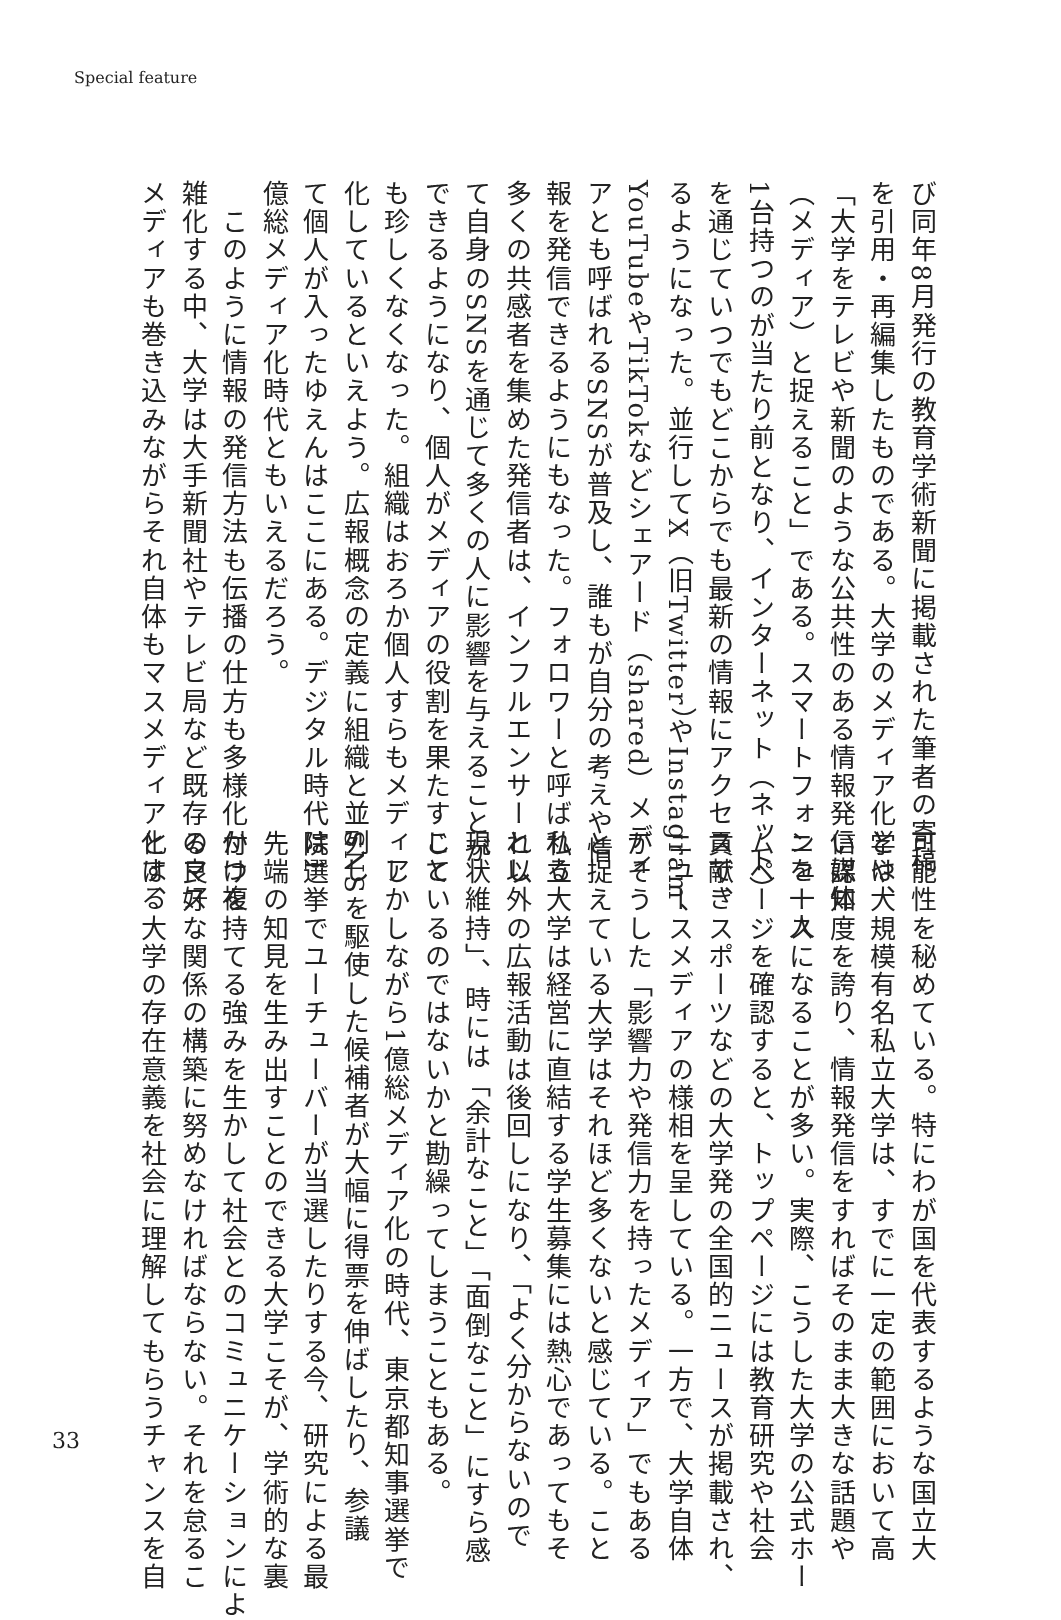Special feature
び同年8月発行の教育学術新聞に掲載された筆者の寄稿
を引用・再編集したものである。大学のメディア化とは、
「大学をテレビや新聞のような公共性のある情報発信媒体
（メディア）と捉えること」である。スマートフォンを一人
1台持つのが当たり前となり、インターネット（ネット）
を通じていつでもどこからでも最新の情報にアクセスでき
るようになった。並行してX（旧Twitter）やInstagram、
YouTubeやTikTokなどシェアード（shared）メディ
アとも呼ばれるSNSが普及し、誰もが自分の考えや情
報を発信できるようにもなった。フォロワーと呼ばれる
多くの共感者を集めた発信者は、インフルエンサーとし
て自身のSNSを通じて多くの人に影響を与えることが
できるようになり、個人がメディアの役割を果たすこと
も珍しくなくなった。組織はおろか個人すらもメディア
化しているといえよう。広報概念の定義に組織と並列し
て個人が入ったゆえんはここにある。デジタル時代は1
億総メディア化時代ともいえるだろう。
　このように情報の発信方法も伝播の仕方も多様化かつ複
雑化する中、大学は大手新聞社やテレビ局など既存のマス
メディアも巻き込みながらそれ自体もマスメディア化する
可能性を秘めている。特にわが国を代表するような国立大
学や大規模有名私立大学は、すでに一定の範囲において高
い認知度を誇り、情報発信をすればそのまま大きな話題や
ニュースになることが多い。実際、こうした大学の公式ホー
ムページを確認すると、トップページには教育研究や社会
貢献、スポーツなどの大学発の全国的ニュースが掲載され、
ニュースメディアの様相を呈している。一方で、大学自体
がそうした「影響力や発信力を持ったメディア」でもある
と捉えている大学はそれほど多くないと感じている。こと
私立大学は経営に直結する学生募集には熱心であってもそ
れ以外の広報活動は後回しになり、「よく分からないので
現状維持」、時には「余計なこと」「面倒なこと」にすら感
じているのではないかと勘繰ってしまうこともある。
　しかしながら1億総メディア化の時代、東京都知事選挙で
SNSを駆使した候補者が大幅に得票を伸ばしたり、参議
院選挙でユーチューバーが当選したりする今、研究による最
先端の知見を生み出すことのできる大学こそが、学術的な裏
付けを持てる強みを生かして社会とのコミュニケーションによ
る良好な関係の構築に努めなければならない。それを怠るこ
とは、大学の存在意義を社会に理解してもらうチャンスを自
33